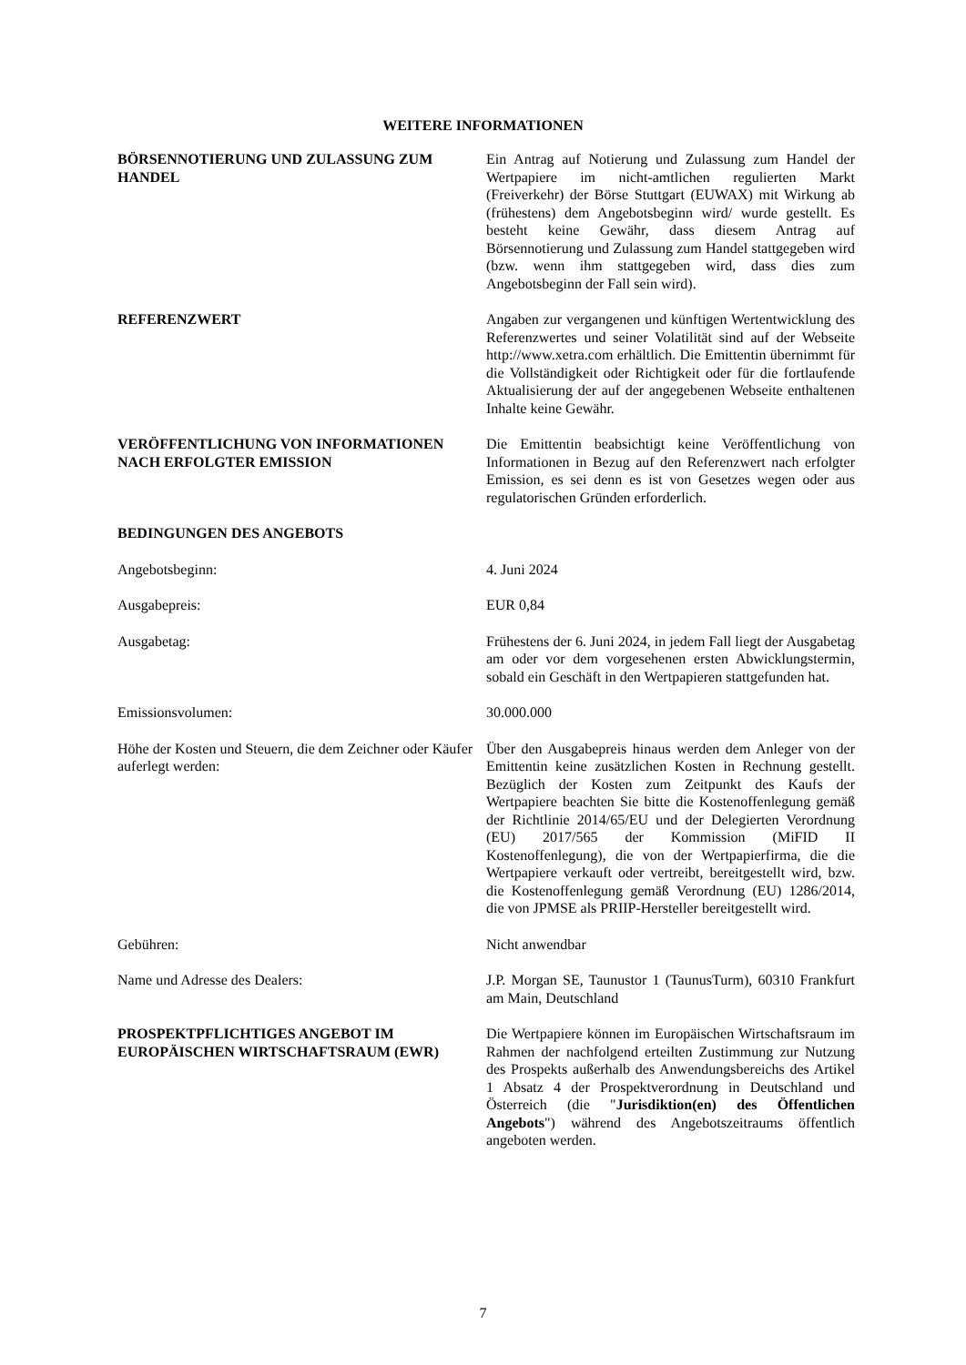WEITERE INFORMATIONEN
| BÖRSENNOTIERUNG UND ZULASSUNG ZUM HANDEL | Ein Antrag auf Notierung und Zulassung zum Handel der Wertpapiere im nicht-amtlichen regulierten Markt (Freiverkehr) der Börse Stuttgart (EUWAX) mit Wirkung ab (frühestens) dem Angebotsbeginn wird/ wurde gestellt. Es besteht keine Gewähr, dass diesem Antrag auf Börsennotierung und Zulassung zum Handel stattgegeben wird (bzw. wenn ihm stattgegeben wird, dass dies zum Angebotsbeginn der Fall sein wird). |
| REFERENZWERT | Angaben zur vergangenen und künftigen Wertentwicklung des Referenzwertes und seiner Volatilität sind auf der Webseite http://www.xetra.com erhältlich. Die Emittentin übernimmt für die Vollständigkeit oder Richtigkeit oder für die fortlaufende Aktualisierung der auf der angegebenen Webseite enthaltenen Inhalte keine Gewähr. |
| VERÖFFENTLICHUNG VON INFORMATIONEN NACH ERFOLGTER EMISSION | Die Emittentin beabsichtigt keine Veröffentlichung von Informationen in Bezug auf den Referenzwert nach erfolgter Emission, es sei denn es ist von Gesetzes wegen oder aus regulatorischen Gründen erforderlich. |
| BEDINGUNGEN DES ANGEBOTS | |
| Angebotsbeginn: | 4. Juni 2024 |
| Ausgabepreis: | EUR 0,84 |
| Ausgabetag: | Frühestens der 6. Juni 2024, in jedem Fall liegt der Ausgabetag am oder vor dem vorgesehenen ersten Abwicklungstermin, sobald ein Geschäft in den Wertpapieren stattgefunden hat. |
| Emissionsvolumen: | 30.000.000 |
| Höhe der Kosten und Steuern, die dem Zeichner oder Käufer auferlegt werden: | Über den Ausgabepreis hinaus werden dem Anleger von der Emittentin keine zusätzlichen Kosten in Rechnung gestellt. Bezüglich der Kosten zum Zeitpunkt des Kaufs der Wertpapiere beachten Sie bitte die Kostenoffenlegung gemäß der Richtlinie 2014/65/EU und der Delegierten Verordnung (EU) 2017/565 der Kommission (MiFID II Kostenoffenlegung), die von der Wertpapierfirma, die die Wertpapiere verkauft oder vertreibt, bereitgestellt wird, bzw. die Kostenoffenlegung gemäß Verordnung (EU) 1286/2014, die von JPMSE als PRIIP-Hersteller bereitgestellt wird. |
| Gebühren: | Nicht anwendbar |
| Name und Adresse des Dealers: | J.P. Morgan SE, Taunustor 1 (TaunusTurm), 60310 Frankfurt am Main, Deutschland |
| PROSPEKTPFLICHTIGES ANGEBOT IM EUROPÄISCHEN WIRTSCHAFTSRAUM (EWR) | Die Wertpapiere können im Europäischen Wirtschaftsraum im Rahmen der nachfolgend erteilten Zustimmung zur Nutzung des Prospekts außerhalb des Anwendungsbereichs des Artikel 1 Absatz 4 der Prospektverordnung in Deutschland und Österreich (die " Jurisdiktion(en) des Öffentlichen Angebots ") während des Angebotszeitraums öffentlich angeboten werden. |
7